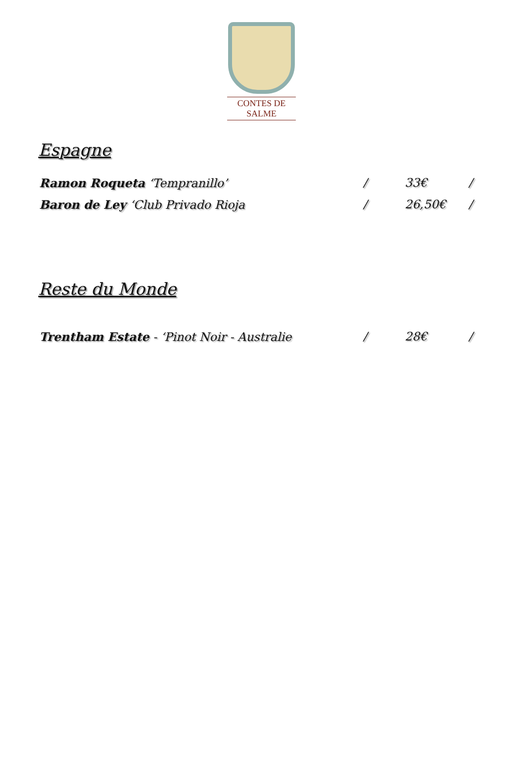CONTES DE SALME
Espagne
Ramon Roqueta ‘Tempranillo’ / 33€ /
Baron de Ley ‘Club Privado Rioja / 26,50€ /
Reste du Monde
Trentham Estate - ‘Pinot Noir - Australie / 28€ /